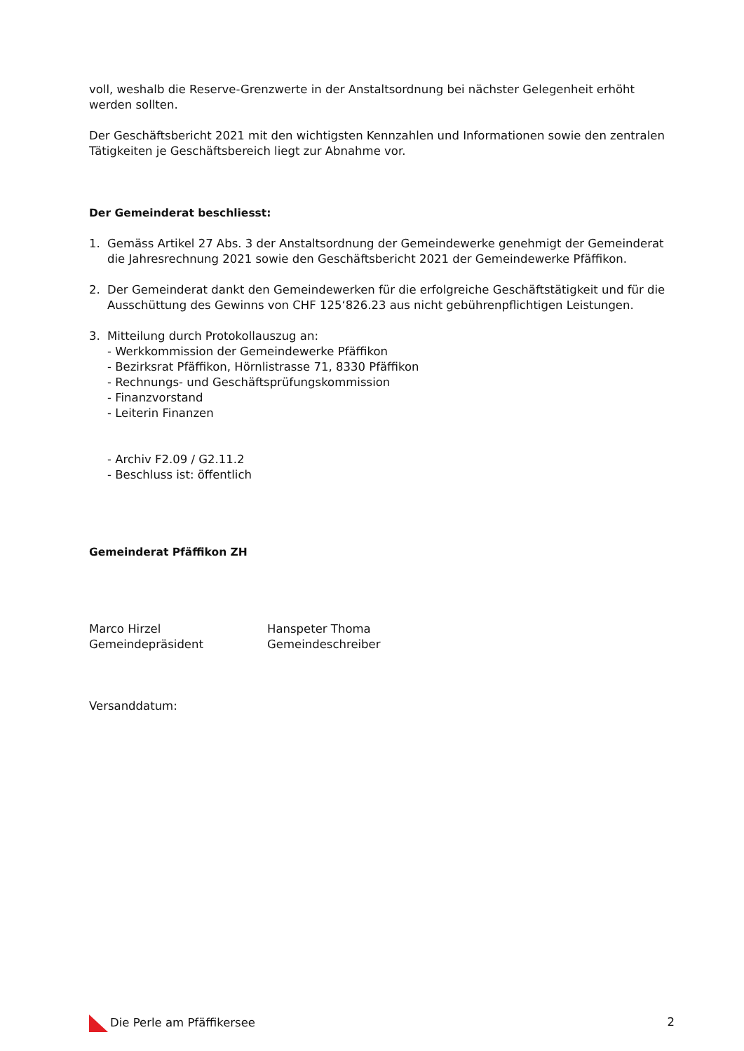voll, weshalb die Reserve-Grenzwerte in der Anstaltsordnung bei nächster Gelegenheit erhöht werden sollten.
Der Geschäftsbericht 2021 mit den wichtigsten Kennzahlen und Informationen sowie den zentralen Tätigkeiten je Geschäftsbereich liegt zur Abnahme vor.
Der Gemeinderat beschliesst:
1. Gemäss Artikel 27 Abs. 3 der Anstaltsordnung der Gemeindewerke genehmigt der Gemeinderat die Jahresrechnung 2021 sowie den Geschäftsbericht 2021 der Gemeindewerke Pfäffikon.
2. Der Gemeinderat dankt den Gemeindewerken für die erfolgreiche Geschäftstätigkeit und für die Ausschüttung des Gewinns von CHF 125‘826.23 aus nicht gebührenpflichtigen Leistungen.
3. Mitteilung durch Protokollauszug an:
- Werkkommission der Gemeindewerke Pfäffikon
- Bezirksrat Pfäffikon, Hörnlistrasse 71, 8330 Pfäffikon
- Rechnungs- und Geschäftsprüfungskommission
- Finanzvorstand
- Leiterin Finanzen
- Archiv F2.09 / G2.11.2
- Beschluss ist: öffentlich
Gemeinderat Pfäffikon ZH
Marco Hirzel
Gemeindepräsident
Hanspeter Thoma
Gemeindeschreiber
Versanddatum:
Die Perle am Pfäffikersee 2